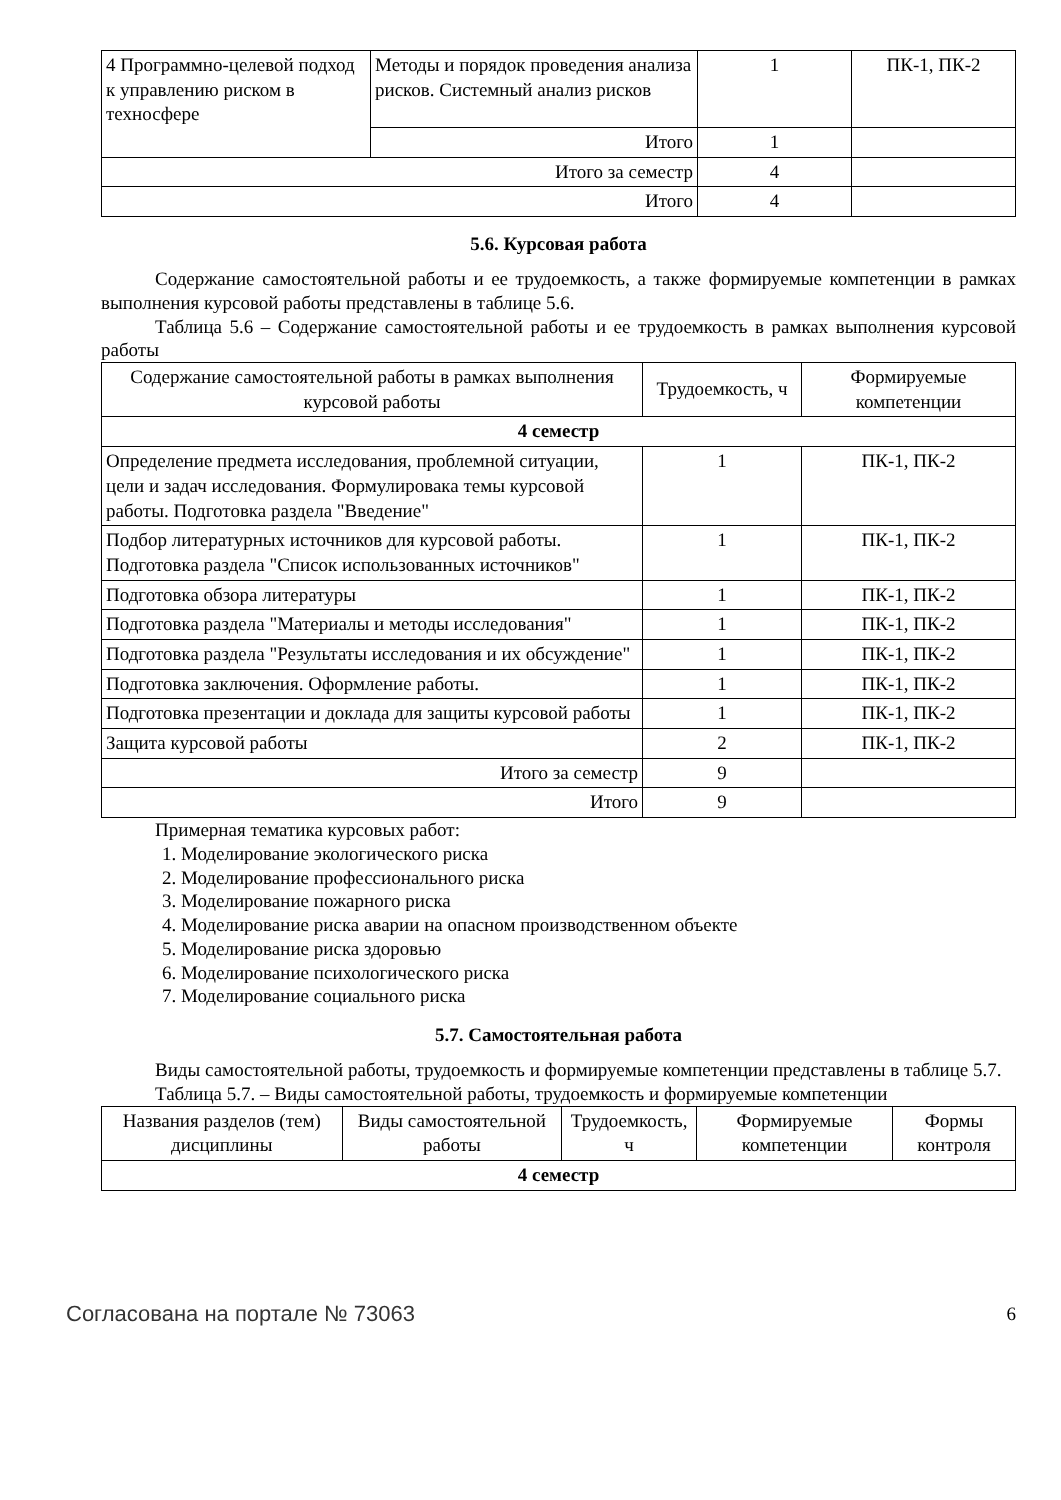| 4 Программно-целевой подход к управлению риском в техносфере | Методы и порядок проведения анализа рисков. Системный анализ рисков | 1 | ПК-1, ПК-2 |
| | Итого | 1 | |
| Итого за семестр | | 4 | |
| Итого | | 4 | |
5.6. Курсовая работа
Содержание самостоятельной работы и ее трудоемкость, а также формируемые компетенции в рамках выполнения курсовой работы представлены в таблице 5.6.
Таблица 5.6 – Содержание самостоятельной работы и ее трудоемкость в рамках выполнения курсовой работы
| Содержание самостоятельной работы в рамках выполнения курсовой работы | Трудоемкость, ч | Формируемые компетенции |
| --- | --- | --- |
| 4 семестр | | |
| Определение предмета исследования, проблемной ситуации, цели и задач исследования. Формулировака темы курсовой работы. Подготовка раздела "Введение" | 1 | ПК-1, ПК-2 |
| Подбор литературных источников для курсовой работы. Подготовка раздела "Список использованных источников" | 1 | ПК-1, ПК-2 |
| Подготовка обзора литературы | 1 | ПК-1, ПК-2 |
| Подготовка раздела "Материалы и методы исследования" | 1 | ПК-1, ПК-2 |
| Подготовка раздела "Результаты исследования и их обсуждение" | 1 | ПК-1, ПК-2 |
| Подготовка заключения. Оформление работы. | 1 | ПК-1, ПК-2 |
| Подготовка презентации и доклада для защиты курсовой работы | 1 | ПК-1, ПК-2 |
| Защита курсовой работы | 2 | ПК-1, ПК-2 |
| Итого за семестр | 9 | |
| Итого | 9 | |
Примерная тематика курсовых работ:
1. Моделирование экологического риска
2. Моделирование профессионального риска
3. Моделирование пожарного риска
4. Моделирование риска аварии на опасном производственном объекте
5. Моделирование риска здоровью
6. Моделирование психологического риска
7. Моделирование социального риска
5.7. Самостоятельная работа
Виды самостоятельной работы, трудоемкость и формируемые компетенции представлены в таблице 5.7.
Таблица 5.7. – Виды самостоятельной работы, трудоемкость и формируемые компетенции
| Названия разделов (тем) дисциплины | Виды самостоятельной работы | Трудоемкость, ч | Формируемые компетенции | Формы контроля |
| --- | --- | --- | --- | --- |
| 4 семестр | | | | |
Согласована на портале № 73063 6